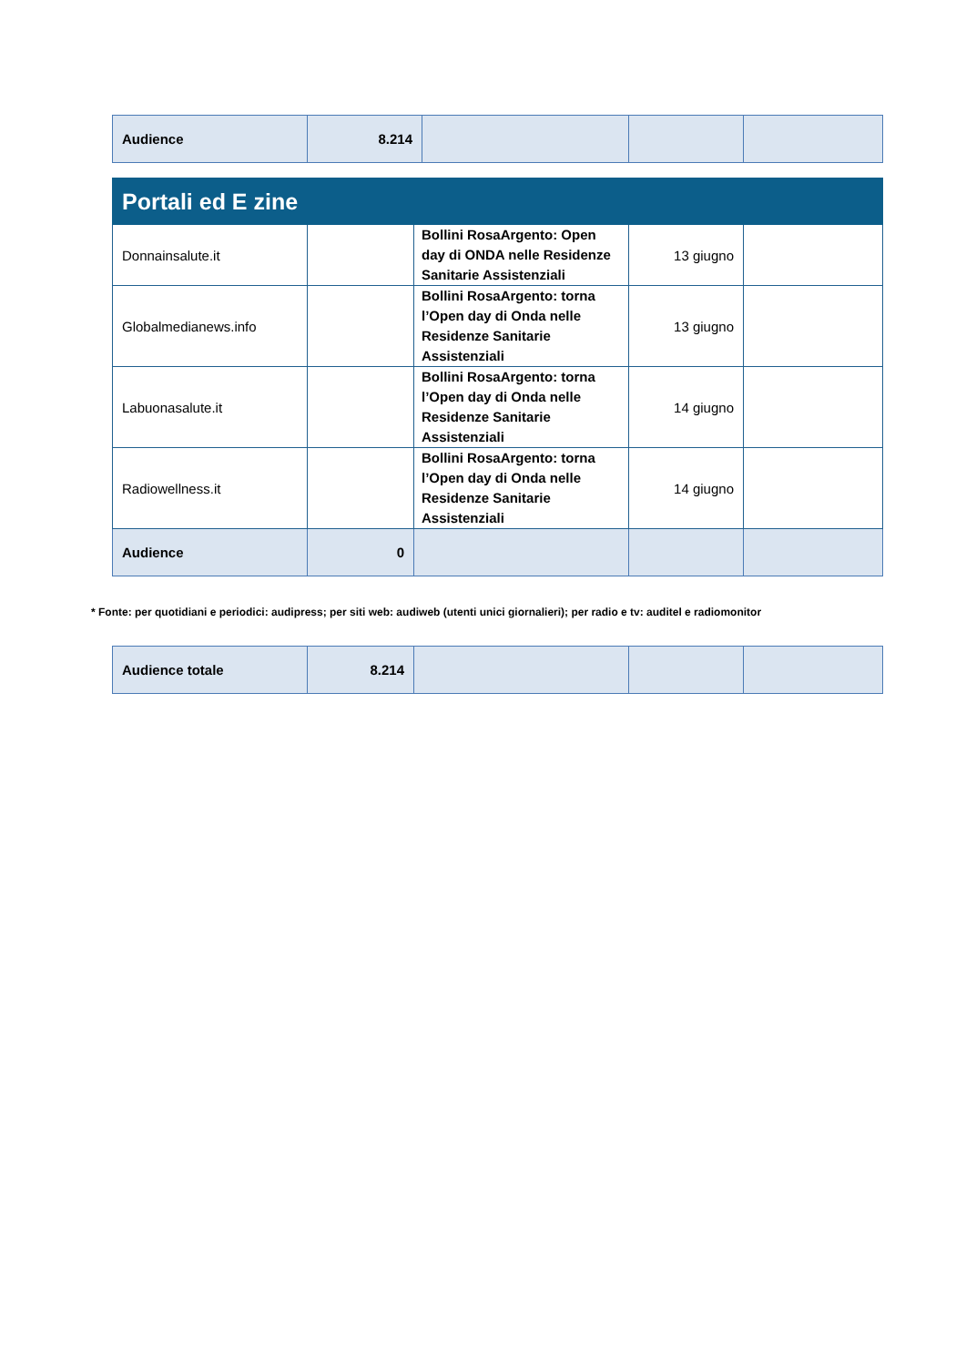| Audience | 8.214 | | | |
| Portali ed E zine | | | | |
| --- | --- | --- | --- | --- |
| Donnainsalute.it | | Bollini RosaArgento: Open day di ONDA nelle Residenze Sanitarie Assistenziali | 13 giugno | |
| Globalmedianews.info | | Bollini RosaArgento: torna l’Open day di Onda nelle Residenze Sanitarie Assistenziali | 13 giugno | |
| Labuonasalute.it | | Bollini RosaArgento: torna l’Open day di Onda nelle Residenze Sanitarie Assistenziali | 14 giugno | |
| Radiowellness.it | | Bollini RosaArgento: torna l’Open day di Onda nelle Residenze Sanitarie Assistenziali | 14 giugno | |
| Audience | 0 | | | |
* Fonte: per quotidiani e periodici: audipress; per siti web: audiweb (utenti unici giornalieri); per radio e tv: auditel e radiomonitor
| Audience totale | 8.214 | | | |